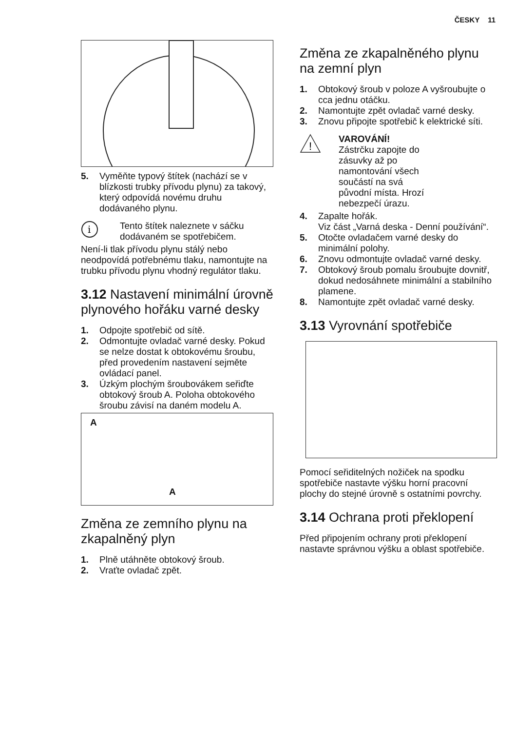ČESKY 11
5. Vyměňte typový štítek (nachází se v blízkosti trubky přívodu plynu) za takový, který odpovídá novému druhu dodávaného plynu.
i
Tento štítek naleznete v sáčku dodávaném se spotřebičem.
Není-li tlak přívodu plynu stálý nebo neodpovídá potřebnému tlaku, namontujte na trubku přívodu plynu vhodný regulátor tlaku.
3.12 Nastavení minimální úrovně plynového hořáku varné desky
1. Odpojte spotřebič od sítě.
2. Odmontujte ovladač varné desky. Pokud se nelze dostat k obtokovému šroubu, před provedením nastavení sejměte ovládací panel.
3. Úzkým plochým šroubovákem seřiďte obtokový šroub A. Poloha obtokového šroubu závisí na daném modelu A.
A
A
Změna ze zemního plynu na zkapalněný plyn
1. Plně utáhněte obtokový šroub.
2. Vraťte ovladač zpět.
Změna ze zkapalněného plynu na zemní plyn
1. Obtokový šroub v poloze A vyšroubujte o cca jednu otáčku.
2. Namontujte zpět ovladač varné desky.
3. Znovu připojte spotřebič k elektrické síti.
!
VAROVÁNÍ!
Zástrčku zapojte do zásuvky až po namontování všech součástí na svá původní místa. Hrozí nebezpečí úrazu.
4. Zapalte hořák.
Viz část „Varná deska - Denní používání“.
5. Otočte ovladačem varné desky do minimální polohy.
6. Znovu odmontujte ovladač varné desky.
7. Obtokový šroub pomalu šroubujte dovnitř, dokud nedosáhnete minimální a stabilního plamene.
8. Namontujte zpět ovladač varné desky.
3.13 Vyrovnání spotřebiče
Pomocí seřiditelných nožiček na spodku spotřebiče nastavte výšku horní pracovní plochy do stejné úrovně s ostatními povrchy.
3.14 Ochrana proti překlopení
Před připojením ochrany proti překlopení nastavte správnou výšku a oblast spotřebiče.